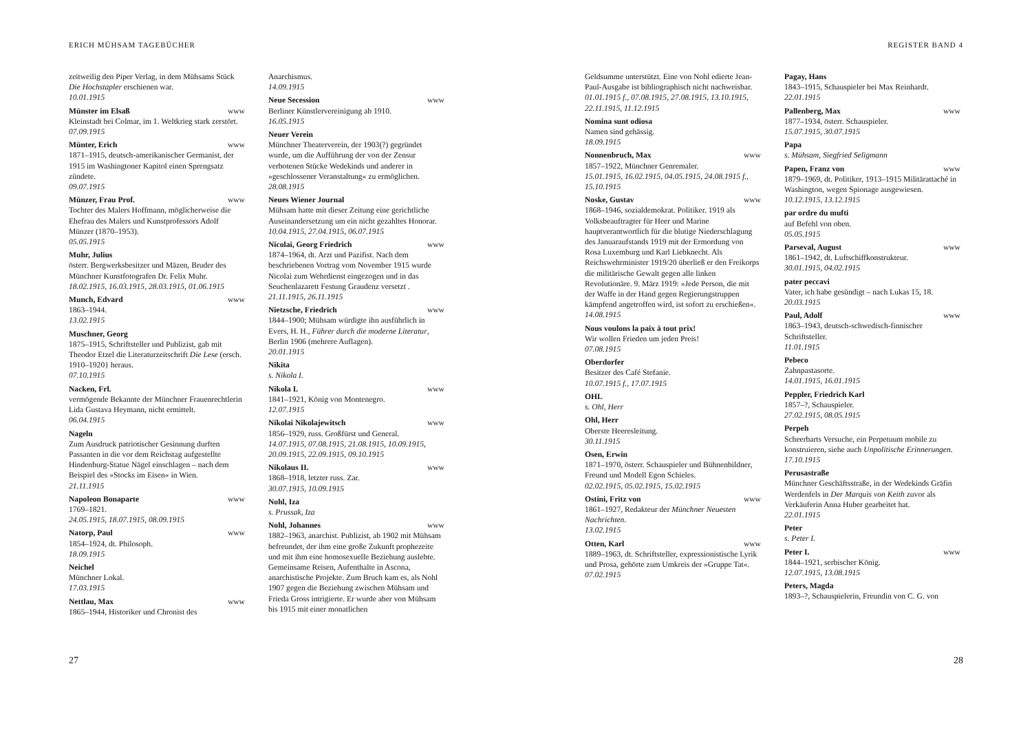ERICH MÜHSAM TAGEBÜCHER
zeitweilig den Piper Verlag, in dem Mühsams Stück Die Hochstapler erschienen war.
10.01.1915
Münster im Elsaß www
Kleinstadt bei Colmar, im 1. Weltkrieg stark zerstört.
07.09.1915
Münter, Erich www
1871–1915, deutsch-amerikanischer Germanist, der 1915 im Washingtoner Kapitol einen Sprengsatz zündete.
09.07.1915
Münzer, Frau Prof. www
Tochter des Malers Hoffmann, möglicherweise die Ehefrau des Malers und Kunstprofessors Adolf Münzer (1870–1953).
05.05.1915
Muhr, Julius
österr. Bergwerksbesitzer und Mäzen, Bruder des Münchner Kunstfotografen Dr. Felix Muhr.
18.02.1915, 16.03.1915, 28.03.1915, 01.06.1915
Munch, Edvard www
1863–1944.
13.02.1915
Muschner, Georg
1875–1915, Schriftsteller und Publizist, gab mit Theodor Etzel die Literaturzeitschrift Die Lese (ersch. 1910–1920} heraus.
07.10.1915
Nacken, Frl.
vermögende Bekannte der Münchner Frauenrechtlerin Lida Gustava Heymann, nicht ermittelt.
06.04.1915
Nageln
Zum Ausdruck patriotischer Gesinnung durften Passanten in die vor dem Reichstag aufgestellte Hindenburg-Statue Nägel einschlagen – nach dem Beispiel des »Stocks im Eisen« in Wien.
21.11.1915
Napoleon Bonaparte www
1769–1821.
24.05.1915, 18.07.1915, 08.09.1915
Natorp, Paul www
1854–1924, dt. Philosoph.
18.09.1915
Neichel
Münchner Lokal.
17.03.1915
Nettlau, Max www
1865–1944, Historiker und Chronist des
Anarchismus.
14.09.1915
Neue Secession www
Berliner Künstlervereinigung ab 1910.
16.05.1915
Neuer Verein
Münchner Theaterverein, der 1903(?) gegründet wurde, um die Aufführung der von der Zensur verbotenen Stücke Wedekinds und anderer in »geschlossener Veranstaltung« zu ermöglichen.
28.08.1915
Neues Wiener Journal
Mühsam hatte mit dieser Zeitung eine gerichtliche Auseinandersetzung um ein nicht gezahltes Honorar.
10.04.1915, 27.04.1915, 06.07.1915
Nicolai, Georg Friedrich www
1874–1964, dt. Arzt und Pazifist. Nach dem beschriebenen Vortrag vom November 1915 wurde Nicolai zum Wehrdienst eingezogen und in das Seuchenlazarett Festung Graudenz versetzt .
21.11.1915, 26.11.1915
Nietzsche, Friedrich www
1844–1900; Mühsam würdigte ihn ausführlich in Evers, H. H., Führer durch die moderne Literatur, Berlin 1906 (mehrere Auflagen).
20.01.1915
Nikita
s. Nikola I.
Nikola I. www
1841–1921, König von Montenegro.
12.07.1915
Nikolai Nikolajewitsch www
1856–1929, russ. Großfürst und General.
14.07.1915, 07.08.1915, 21.08.1915, 10.09.1915, 20.09.1915, 22.09.1915, 09.10.1915
Nikolaus II. www
1868–1918, letzter russ. Zar.
30.07.1915, 10.09.1915
Nohl, Iza
s. Prussak, Iza
Nohl, Johannes www
1882–1963, anarchist. Publizist, ab 1902 mit Mühsam befreundet, der ihm eine große Zukunft prophezeite und mit ihm eine homosexuelle Beziehung auslebte. Gemeinsame Reisen, Aufenthalte in Ascona, anarchistische Projekte. Zum Bruch kam es, als Nohl 1907 gegen die Beziehung zwischen Mühsam und Frieda Gross intrigierte. Er wurde aber von Mühsam bis 1915 mit einer monatlichen
27
REGISTER BAND 4
Geldsumme unterstützt. Eine von Nohl edierte Jean-Paul-Ausgabe ist bibliographisch nicht nachweisbar.
01.01.1915 f., 07.08.1915, 27.08.1915, 13.10.1915, 22.11.1915, 11.12.1915
Nomina sunt odiosa
Namen sind gehässig.
18.09.1915
Nonnenbruch, Max www
1857–1922, Münchner Genremaler.
15.01.1915, 16.02.1915, 04.05.1915, 24.08.1915 f., 15.10.1915
Noske, Gustav www
1868–1946, sozialdemokrat. Politiker. 1919 als Volksbeauftragter für Heer und Marine hauptverantwortlich für die blutige Niederschlagung des Januaraufstands 1919 mit der Ermordung von Rosa Luxemburg und Karl Liebknecht. Als Reichswehrminister 1919/20 überließ er den Freikorps die militärische Gewalt gegen alle linken Revolutionäre. 9. März 1919: »Jede Person, die mit der Waffe in der Hand gegen Regierungstruppen kämpfend angetroffen wird, ist sofort zu erschießen«.
14.08.1915
Nous voulons la paix à tout prix!
Wir wollen Frieden um jeden Preis!
07.08.1915
Oberdorfer
Besitzer des Café Stefanie.
10.07.1915 f., 17.07.1915
OHL
s. Ohl, Herr
Ohl, Herr
Oberste Heeresleitung.
30.11.1915
Osen, Erwin
1871–1970, österr. Schauspieler und Bühnenbildner, Freund und Modell Egon Schieles.
02.02.1915, 05.02.1915, 15.02.1915
Ostini, Fritz von www
1861–1927, Redakteur der Münchner Neuesten Nachrichten.
13.02.1915
Otten, Karl www
1889–1963, dt. Schriftsteller, expressionistische Lyrik und Prosa, gehörte zum Umkreis der »Gruppe Tat«.
07.02.1915
Pagay, Hans
1843–1915, Schauspieler bei Max Reinhardt.
22.01.1915
Pallenberg, Max www
1877–1934, österr. Schauspieler.
15.07.1915, 30.07.1915
Papa
s. Mühsam, Siegfried Seligmann
Papen, Franz von www
1879–1969, dt. Politiker, 1913–1915 Militärattaché in Washington, wegen Spionage ausgewiesen.
10.12.1915, 13.12.1915
par ordre du mufti
auf Befehl von oben.
05.05.1915
Parseval, August www
1861–1942, dt. Luftschiffkonstrukteur.
30.01.1915, 04.02.1915
pater peccavi
Vater, ich habe gesündigt – nach Lukas 15, 18.
20.03.1915
Paul, Adolf www
1863–1943, deutsch-schwedisch-finnischer Schriftsteller.
11.01.1915
Pebeco
Zahnpastasorte.
14.01.1915, 16.01.1915
Peppler, Friedrich Karl
1857–?, Schauspieler.
27.02.1915, 08.05.1915
Perpeh
Scheerbarts Versuche, ein Perpetuum mobile zu konstruieren, siehe auch Unpolitische Erinnerungen.
17.10.1915
Perusastraße
Münchner Geschäftsstraße, in der Wedekinds Gräfin Werdenfels in Der Marquis von Keith zuvor als Verkäuferin Anna Huber gearbeitet hat.
22.01.1915
Peter
s. Peter I.
Peter I. www
1844–1921, serbischer König.
12.07.1915, 13.08.1915
Peters, Magda
1893–?, Schauspielerin, Freundin von C. G. von
28